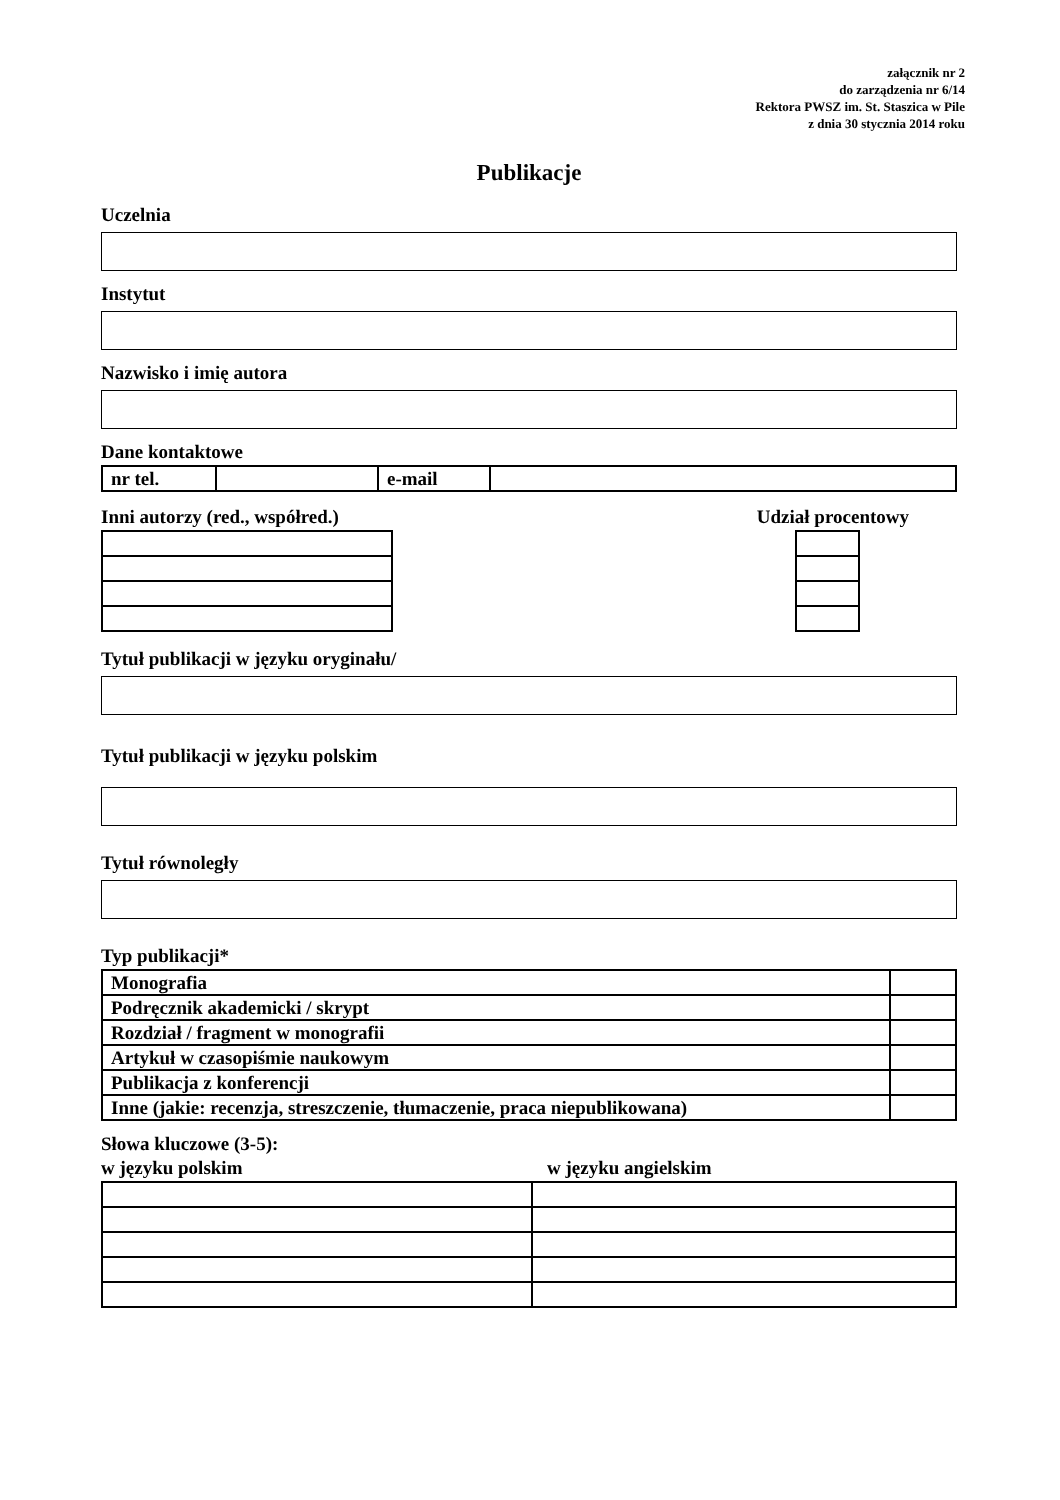załącznik nr 2
do zarządzenia nr 6/14
Rektora PWSZ im. St. Staszica w Pile
z dnia 30 stycznia 2014 roku
Publikacje
Uczelnia
Instytut
Nazwisko i imię autora
Dane kontaktowe
| nr tel. | | e-mail | |
Inni autorzy (red., współred.) Udział procentowy
Tytuł publikacji w języku oryginału/
Tytuł publikacji w języku polskim
Tytuł równoległy
Typ publikacji*
| Monografia | |
| Podręcznik akademicki / skrypt | |
| Rozdział / fragment w monografii | |
| Artykuł w czasopiśmie naukowym | |
| Publikacja z konferencji | |
| Inne (jakie: recenzja, streszczenie, tłumaczenie, praca niepublikowana) | |
Słowa kluczowe (3-5):
w języku polskim w języku angielskim